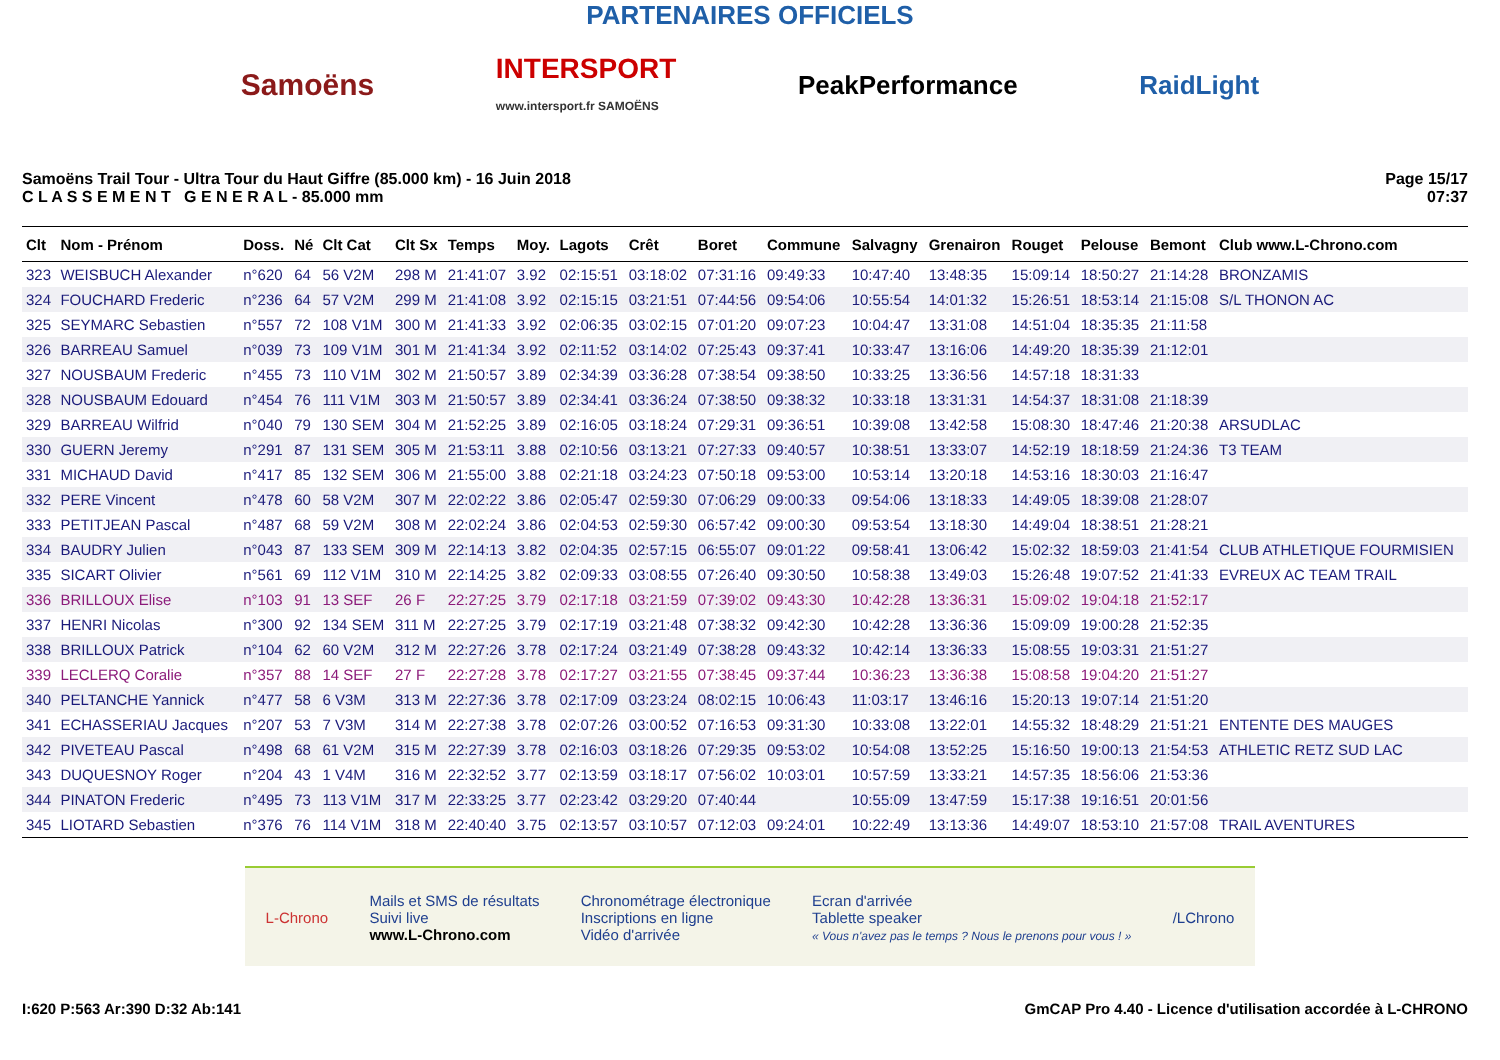PARTENAIRES OFFICIELS
Samoëns INTERSPORT
www.intersport.fr SAMOËNS PeakPerformance RaidLight
Samoëns Trail Tour - Ultra Tour du Haut Giffre (85.000 km) - 16 Juin 2018
C L A S S E M E N T G E N E R A L - 85.000 mm
Page 15/17
07:37
| Clt | Nom - Prénom | Doss. | Né | Clt Cat | Clt Sx | Temps | Moy. | Lagots | Crêt | Boret | Commune | Salvagny | Grenairon | Rouget | Pelouse | Bemont | Club www.L-Chrono.com |
| --- | --- | --- | --- | --- | --- | --- | --- | --- | --- | --- | --- | --- | --- | --- | --- | --- | --- |
| 323 | WEISBUCH Alexander | n°620 | 64 | 56 V2M | 298 M | 21:41:07 | 3.92 | 02:15:51 | 03:18:02 | 07:31:16 | 09:49:33 | 10:47:40 | 13:48:35 | 15:09:14 | 18:50:27 | 21:14:28 | BRONZAMIS |
| 324 | FOUCHARD Frederic | n°236 | 64 | 57 V2M | 299 M | 21:41:08 | 3.92 | 02:15:15 | 03:21:51 | 07:44:56 | 09:54:06 | 10:55:54 | 14:01:32 | 15:26:51 | 18:53:14 | 21:15:08 | S/L THONON AC |
| 325 | SEYMARC Sebastien | n°557 | 72 | 108 V1M | 300 M | 21:41:33 | 3.92 | 02:06:35 | 03:02:15 | 07:01:20 | 09:07:23 | 10:04:47 | 13:31:08 | 14:51:04 | 18:35:35 | 21:11:58 | |
| 326 | BARREAU Samuel | n°039 | 73 | 109 V1M | 301 M | 21:41:34 | 3.92 | 02:11:52 | 03:14:02 | 07:25:43 | 09:37:41 | 10:33:47 | 13:16:06 | 14:49:20 | 18:35:39 | 21:12:01 | |
| 327 | NOUSBAUM Frederic | n°455 | 73 | 110 V1M | 302 M | 21:50:57 | 3.89 | 02:34:39 | 03:36:28 | 07:38:54 | 09:38:50 | 10:33:25 | 13:36:56 | 14:57:18 | 18:31:33 | | |
| 328 | NOUSBAUM Edouard | n°454 | 76 | 111 V1M | 303 M | 21:50:57 | 3.89 | 02:34:41 | 03:36:24 | 07:38:50 | 09:38:32 | 10:33:18 | 13:31:31 | 14:54:37 | 18:31:08 | 21:18:39 | |
| 329 | BARREAU Wilfrid | n°040 | 79 | 130 SEM | 304 M | 21:52:25 | 3.89 | 02:16:05 | 03:18:24 | 07:29:31 | 09:36:51 | 10:39:08 | 13:42:58 | 15:08:30 | 18:47:46 | 21:20:38 | ARSUDLAC |
| 330 | GUERN Jeremy | n°291 | 87 | 131 SEM | 305 M | 21:53:11 | 3.88 | 02:10:56 | 03:13:21 | 07:27:33 | 09:40:57 | 10:38:51 | 13:33:07 | 14:52:19 | 18:18:59 | 21:24:36 | T3 TEAM |
| 331 | MICHAUD David | n°417 | 85 | 132 SEM | 306 M | 21:55:00 | 3.88 | 02:21:18 | 03:24:23 | 07:50:18 | 09:53:00 | 10:53:14 | 13:20:18 | 14:53:16 | 18:30:03 | 21:16:47 | |
| 332 | PERE Vincent | n°478 | 60 | 58 V2M | 307 M | 22:02:22 | 3.86 | 02:05:47 | 02:59:30 | 07:06:29 | 09:00:33 | 09:54:06 | 13:18:33 | 14:49:05 | 18:39:08 | 21:28:07 | |
| 333 | PETITJEAN Pascal | n°487 | 68 | 59 V2M | 308 M | 22:02:24 | 3.86 | 02:04:53 | 02:59:30 | 06:57:42 | 09:00:30 | 09:53:54 | 13:18:30 | 14:49:04 | 18:38:51 | 21:28:21 | |
| 334 | BAUDRY Julien | n°043 | 87 | 133 SEM | 309 M | 22:14:13 | 3.82 | 02:04:35 | 02:57:15 | 06:55:07 | 09:01:22 | 09:58:41 | 13:06:42 | 15:02:32 | 18:59:03 | 21:41:54 | CLUB ATHLETIQUE FOURMISIEN |
| 335 | SICART Olivier | n°561 | 69 | 112 V1M | 310 M | 22:14:25 | 3.82 | 02:09:33 | 03:08:55 | 07:26:40 | 09:30:50 | 10:58:38 | 13:49:03 | 15:26:48 | 19:07:52 | 21:41:33 | EVREUX AC TEAM TRAIL |
| 336 | BRILLOUX Elise | n°103 | 91 | 13 SEF | 26 F | 22:27:25 | 3.79 | 02:17:18 | 03:21:59 | 07:39:02 | 09:43:30 | 10:42:28 | 13:36:31 | 15:09:02 | 19:04:18 | 21:52:17 | |
| 337 | HENRI Nicolas | n°300 | 92 | 134 SEM | 311 M | 22:27:25 | 3.79 | 02:17:19 | 03:21:48 | 07:38:32 | 09:42:30 | 10:42:28 | 13:36:36 | 15:09:09 | 19:00:28 | 21:52:35 | |
| 338 | BRILLOUX Patrick | n°104 | 62 | 60 V2M | 312 M | 22:27:26 | 3.78 | 02:17:24 | 03:21:49 | 07:38:28 | 09:43:32 | 10:42:14 | 13:36:33 | 15:08:55 | 19:03:31 | 21:51:27 | |
| 339 | LECLERQ Coralie | n°357 | 88 | 14 SEF | 27 F | 22:27:28 | 3.78 | 02:17:27 | 03:21:55 | 07:38:45 | 09:37:44 | 10:36:23 | 13:36:38 | 15:08:58 | 19:04:20 | 21:51:27 | |
| 340 | PELTANCHE Yannick | n°477 | 58 | 6 V3M | 313 M | 22:27:36 | 3.78 | 02:17:09 | 03:23:24 | 08:02:15 | 10:06:43 | 11:03:17 | 13:46:16 | 15:20:13 | 19:07:14 | 21:51:20 | |
| 341 | ECHASSERIAU Jacques | n°207 | 53 | 7 V3M | 314 M | 22:27:38 | 3.78 | 02:07:26 | 03:00:52 | 07:16:53 | 09:31:30 | 10:33:08 | 13:22:01 | 14:55:32 | 18:48:29 | 21:51:21 | ENTENTE DES MAUGES |
| 342 | PIVETEAU Pascal | n°498 | 68 | 61 V2M | 315 M | 22:27:39 | 3.78 | 02:16:03 | 03:18:26 | 07:29:35 | 09:53:02 | 10:54:08 | 13:52:25 | 15:16:50 | 19:00:13 | 21:54:53 | ATHLETIC RETZ SUD LAC |
| 343 | DUQUESNOY Roger | n°204 | 43 | 1 V4M | 316 M | 22:32:52 | 3.77 | 02:13:59 | 03:18:17 | 07:56:02 | 10:03:01 | 10:57:59 | 13:33:21 | 14:57:35 | 18:56:06 | 21:53:36 | |
| 344 | PINATON Frederic | n°495 | 73 | 113 V1M | 317 M | 22:33:25 | 3.77 | 02:23:42 | 03:29:20 | 07:40:44 | | 10:55:09 | 13:47:59 | 15:17:38 | 19:16:51 | 20:01:56 | |
| 345 | LIOTARD Sebastien | n°376 | 76 | 114 V1M | 318 M | 22:40:40 | 3.75 | 02:13:57 | 03:10:57 | 07:12:03 | 09:24:01 | 10:22:49 | 13:13:36 | 14:49:07 | 18:53:10 | 21:57:08 | TRAIL AVENTURES |
L-Chrono Mails et SMS de résultats
Suivi live
www.L-Chrono.com Chronométrage électronique
Inscriptions en ligne
Vidéo d'arrivée Ecran d'arrivée
Tablette speaker
« Vous n'avez pas le temps ? Nous le prenons pour vous ! » /LChrono
I:620 P:563 Ar:390 D:32 Ab:141 GmCAP Pro 4.40 - Licence d'utilisation accordée à L-CHRONO